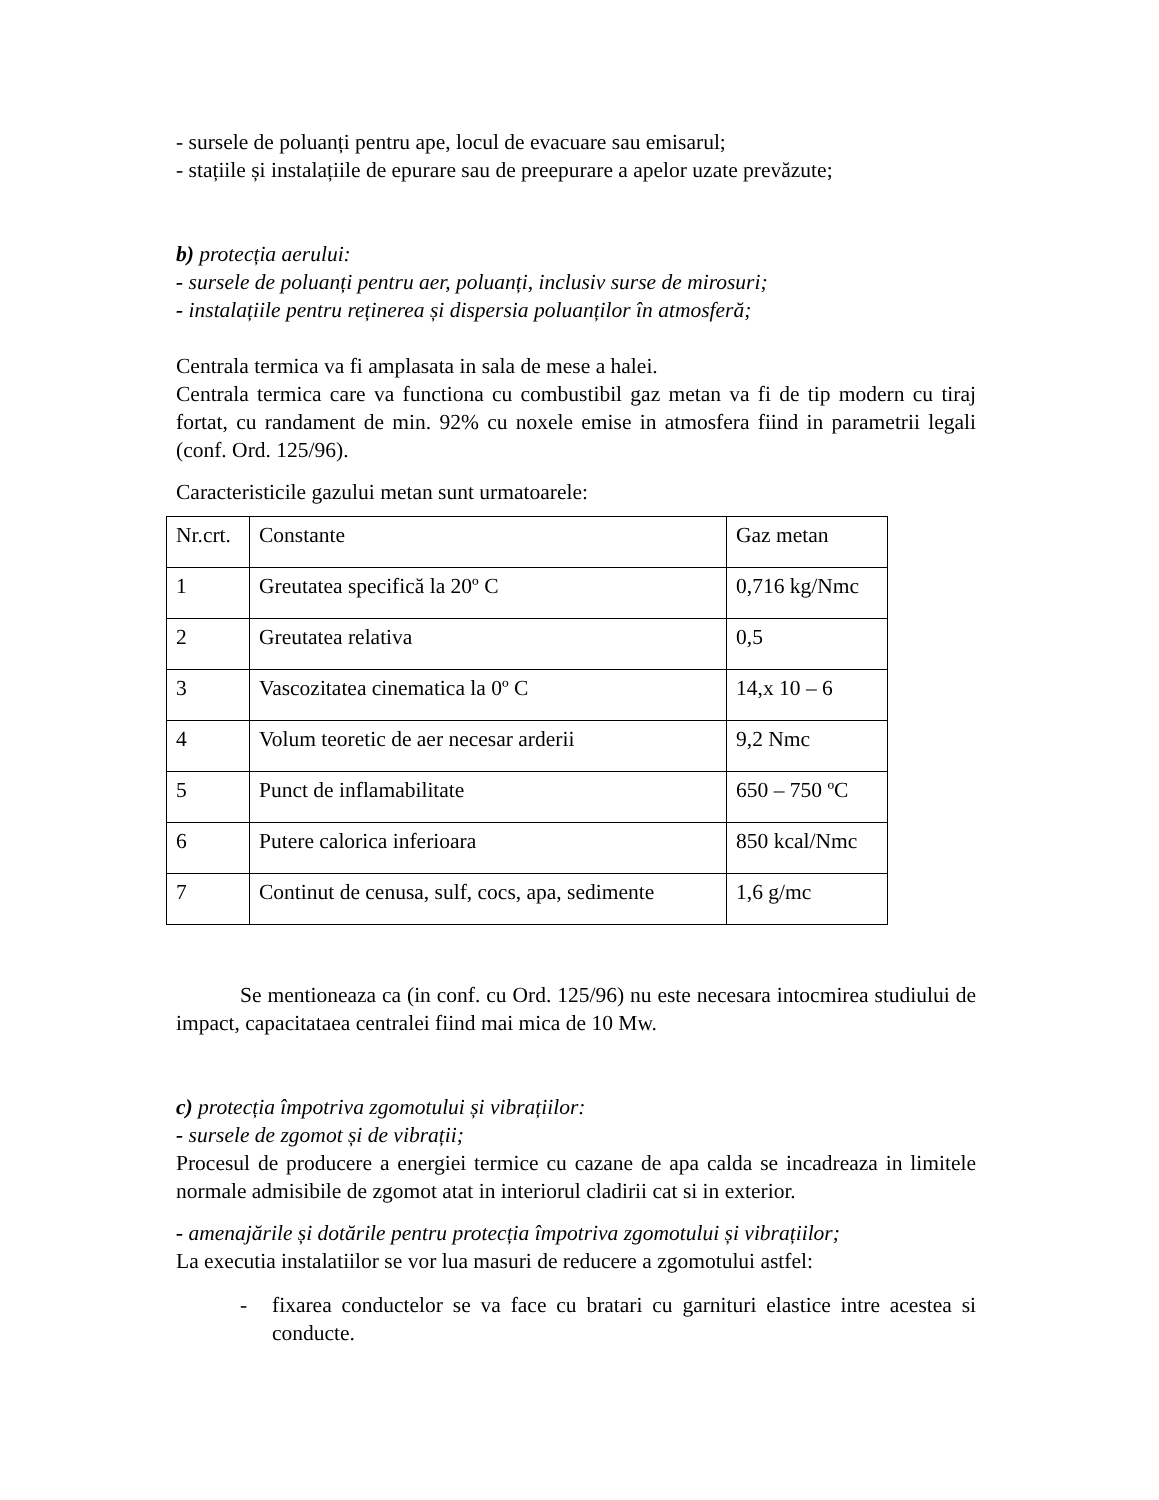- sursele de poluanți pentru ape, locul de evacuare sau emisarul;
- stațiile și instalațiile de epurare sau de preepurare a apelor uzate prevăzute;
b) protecția aerului:
- sursele de poluanți pentru aer, poluanți, inclusiv surse de mirosuri;
- instalațiile pentru reținerea și dispersia poluanților în atmosferă;
Centrala termica va fi amplasata in sala de mese a halei.
Centrala termica care va functiona cu combustibil gaz metan va fi de tip modern cu tiraj fortat, cu randament de min. 92% cu noxele emise in atmosfera fiind in parametrii legali (conf. Ord. 125/96).
Caracteristicile gazului metan sunt urmatoarele:
| Nr.crt. | Constante | Gaz metan |
| 1 | Greutatea specifică la 20º C | 0,716 kg/Nmc |
| 2 | Greutatea relativa | 0,5 |
| 3 | Vascozitatea cinematica la 0º C | 14,x 10 – 6 |
| 4 | Volum teoretic de aer necesar arderii | 9,2 Nmc |
| 5 | Punct de inflamabilitate | 650 – 750 ºC |
| 6 | Putere calorica inferioara | 850 kcal/Nmc |
| 7 | Continut de cenusa, sulf, cocs, apa, sedimente | 1,6 g/mc |
Se mentioneaza ca (in conf. cu Ord. 125/96) nu este necesara intocmirea studiului de impact, capacitataea centralei fiind mai mica de 10 Mw.
c) protecția împotriva zgomotului și vibrațiilor:
- sursele de zgomot și de vibrații;
Procesul de producere a energiei termice cu cazane de apa calda se incadreaza in limitele normale admisibile de zgomot atat in interiorul cladirii cat si in exterior.
- amenajările și dotările pentru protecția împotriva zgomotului și vibrațiilor;
La executia instalatiilor se vor lua masuri de reducere a zgomotului astfel:
- fixarea conductelor se va face cu bratari cu garnituri elastice intre acestea si conducte.